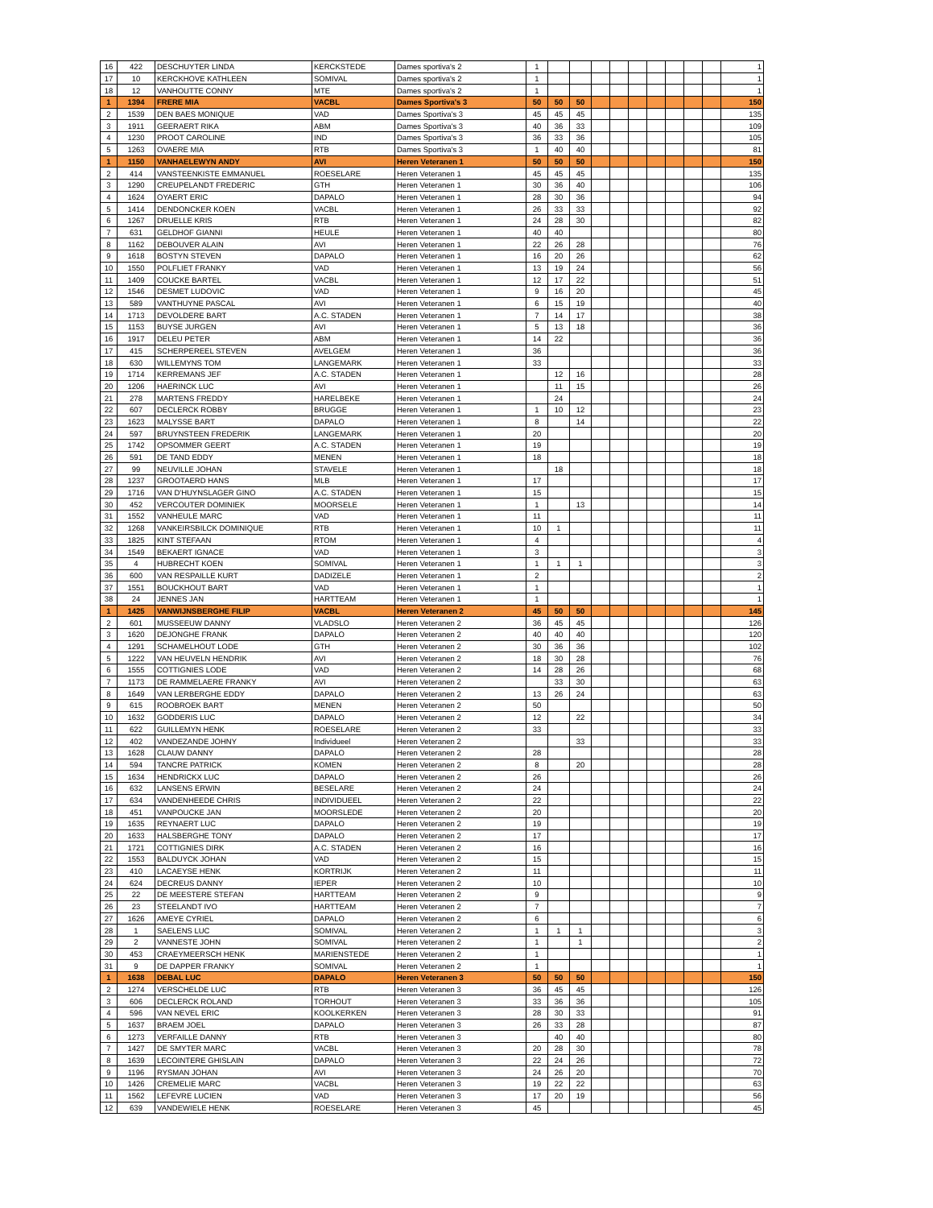| 16 | 422 | DESCHUYTER LINDA | KERCKSTEDE | Dames sportiva's 2 | 1 | | | | | | | | | | 1 |
| 17 | 10 | KERCKHOVE KATHLEEN | SOMIVAL | Dames sportiva's 2 | 1 | | | | | | | | | | 1 |
| 18 | 12 | VANHOUTTE CONNY | MTE | Dames sportiva's 2 | 1 | | | | | | | | | | 1 |
| 1 | 1394 | FRERE MIA | VACBL | Dames Sportiva's 3 | 50 | 50 | 50 | | | | | | | | 150 |
| 2 | 1539 | DEN BAES MONIQUE | VAD | Dames Sportiva's 3 | 45 | 45 | 45 | | | | | | | | 135 |
| 3 | 1911 | GEERAERT RIKA | ABM | Dames Sportiva's 3 | 40 | 36 | 33 | | | | | | | | 109 |
| 4 | 1230 | PROOT CAROLINE | IND | Dames Sportiva's 3 | 36 | 33 | 36 | | | | | | | | 105 |
| 5 | 1263 | OVAERE MIA | RTB | Dames Sportiva's 3 | 1 | 40 | 40 | | | | | | | | 81 |
| 1 | 1150 | VANHAELEWYN ANDY | AVI | Heren Veteranen 1 | 50 | 50 | 50 | | | | | | | | 150 |
| 2 | 414 | VANSTEENKISTE EMMANUEL | ROESELARE | Heren Veteranen 1 | 45 | 45 | 45 | | | | | | | | 135 |
| 3 | 1290 | CREUPELANDT FREDERIC | GTH | Heren Veteranen 1 | 30 | 36 | 40 | | | | | | | | 106 |
| 4 | 1624 | OYAERT ERIC | DAPALO | Heren Veteranen 1 | 28 | 30 | 36 | | | | | | | | 94 |
| 5 | 1414 | DENDONCKER KOEN | VACBL | Heren Veteranen 1 | 26 | 33 | 33 | | | | | | | | 92 |
| 6 | 1267 | DRUELLE KRIS | RTB | Heren Veteranen 1 | 24 | 28 | 30 | | | | | | | | 82 |
| 7 | 631 | GELDHOF GIANNI | HEULE | Heren Veteranen 1 | 40 | 40 | | | | | | | | | 80 |
| 8 | 1162 | DEBOUVER ALAIN | AVI | Heren Veteranen 1 | 22 | 26 | 28 | | | | | | | | 76 |
| 9 | 1618 | BOSTYN STEVEN | DAPALO | Heren Veteranen 1 | 16 | 20 | 26 | | | | | | | | 62 |
| 10 | 1550 | POLFLIET FRANKY | VAD | Heren Veteranen 1 | 13 | 19 | 24 | | | | | | | | 56 |
| 11 | 1409 | COUCKE BARTEL | VACBL | Heren Veteranen 1 | 12 | 17 | 22 | | | | | | | | 51 |
| 12 | 1546 | DESMET LUDOVIC | VAD | Heren Veteranen 1 | 9 | 16 | 20 | | | | | | | | 45 |
| 13 | 589 | VANTHUYNE PASCAL | AVI | Heren Veteranen 1 | 6 | 15 | 19 | | | | | | | | 40 |
| 14 | 1713 | DEVOLDERE BART | A.C. STADEN | Heren Veteranen 1 | 7 | 14 | 17 | | | | | | | | 38 |
| 15 | 1153 | BUYSE JURGEN | AVI | Heren Veteranen 1 | 5 | 13 | 18 | | | | | | | | 36 |
| 16 | 1917 | DELEU PETER | ABM | Heren Veteranen 1 | 14 | 22 | | | | | | | | | 36 |
| 17 | 415 | SCHERPEREEL STEVEN | AVELGEM | Heren Veteranen 1 | 36 | | | | | | | | | | 36 |
| 18 | 630 | WILLEMYNS TOM | LANGEMARK | Heren Veteranen 1 | 33 | | | | | | | | | | 33 |
| 19 | 1714 | KERREMANS JEF | A.C. STADEN | Heren Veteranen 1 | | 12 | 16 | | | | | | | | 28 |
| 20 | 1206 | HAERINCK LUC | AVI | Heren Veteranen 1 | | 11 | 15 | | | | | | | | 26 |
| 21 | 278 | MARTENS FREDDY | HARELBEKE | Heren Veteranen 1 | | 24 | | | | | | | | | 24 |
| 22 | 607 | DECLERCK ROBBY | BRUGGE | Heren Veteranen 1 | 1 | 10 | 12 | | | | | | | | 23 |
| 23 | 1623 | MALYSSE BART | DAPALO | Heren Veteranen 1 | 8 | | 14 | | | | | | | | 22 |
| 24 | 597 | BRUYNSTEEN FREDERIK | LANGEMARK | Heren Veteranen 1 | 20 | | | | | | | | | | 20 |
| 25 | 1742 | OPSOMMER GEERT | A.C. STADEN | Heren Veteranen 1 | 19 | | | | | | | | | | 19 |
| 26 | 591 | DE TAND EDDY | MENEN | Heren Veteranen 1 | 18 | | | | | | | | | | 18 |
| 27 | 99 | NEUVILLE JOHAN | STAVELE | Heren Veteranen 1 | | 18 | | | | | | | | | 18 |
| 28 | 1237 | GROOTAERD HANS | MLB | Heren Veteranen 1 | 17 | | | | | | | | | | 17 |
| 29 | 1716 | VAN D'HUYNSLAGER GINO | A.C. STADEN | Heren Veteranen 1 | 15 | | | | | | | | | | 15 |
| 30 | 452 | VERCOUTER DOMINIEK | MOORSELE | Heren Veteranen 1 | 1 | | 13 | | | | | | | | 14 |
| 31 | 1552 | VANHEULE MARC | VAD | Heren Veteranen 1 | 11 | | | | | | | | | | 11 |
| 32 | 1268 | VANKEIRSBILCK DOMINIQUE | RTB | Heren Veteranen 1 | 10 | 1 | | | | | | | | | 11 |
| 33 | 1825 | KINT STEFAAN | RTOM | Heren Veteranen 1 | 4 | | | | | | | | | | 4 |
| 34 | 1549 | BEKAERT IGNACE | VAD | Heren Veteranen 1 | 3 | | | | | | | | | | 3 |
| 35 | 4 | HUBRECHT KOEN | SOMIVAL | Heren Veteranen 1 | 1 | 1 | 1 | | | | | | | | 3 |
| 36 | 600 | VAN RESPAILLE KURT | DADIZELE | Heren Veteranen 1 | 2 | | | | | | | | | | 2 |
| 37 | 1551 | BOUCKHOUT BART | VAD | Heren Veteranen 1 | 1 | | | | | | | | | | 1 |
| 38 | 24 | JENNES JAN | HARTTEAM | Heren Veteranen 1 | 1 | | | | | | | | | | 1 |
| 1 | 1425 | VANWIJNSBERGHE FILIP | VACBL | Heren Veteranen 2 | 45 | 50 | 50 | | | | | | | | 145 |
| 2 | 601 | MUSSEEUW DANNY | VLADSLO | Heren Veteranen 2 | 36 | 45 | 45 | | | | | | | | 126 |
| 3 | 1620 | DEJONGHE FRANK | DAPALO | Heren Veteranen 2 | 40 | 40 | 40 | | | | | | | | 120 |
| 4 | 1291 | SCHAMELHOUT LODE | GTH | Heren Veteranen 2 | 30 | 36 | 36 | | | | | | | | 102 |
| 5 | 1222 | VAN HEUVELN HENDRIK | AVI | Heren Veteranen 2 | 18 | 30 | 28 | | | | | | | | 76 |
| 6 | 1555 | COTTIGNIES LODE | VAD | Heren Veteranen 2 | 14 | 28 | 26 | | | | | | | | 68 |
| 7 | 1173 | DE RAMMELAERE FRANKY | AVI | Heren Veteranen 2 | | 33 | 30 | | | | | | | | 63 |
| 8 | 1649 | VAN LERBERGHE EDDY | DAPALO | Heren Veteranen 2 | 13 | 26 | 24 | | | | | | | | 63 |
| 9 | 615 | ROOBROEK BART | MENEN | Heren Veteranen 2 | 50 | | | | | | | | | | 50 |
| 10 | 1632 | GODDERIS LUC | DAPALO | Heren Veteranen 2 | 12 | | 22 | | | | | | | | 34 |
| 11 | 622 | GUILLEMYN HENK | ROESELARE | Heren Veteranen 2 | 33 | | | | | | | | | | 33 |
| 12 | 402 | VANDEZANDE JOHNY | Individueel | Heren Veteranen 2 | | | 33 | | | | | | | | 33 |
| 13 | 1628 | CLAUW DANNY | DAPALO | Heren Veteranen 2 | 28 | | | | | | | | | | 28 |
| 14 | 594 | TANCRE PATRICK | KOMEN | Heren Veteranen 2 | 8 | | 20 | | | | | | | | 28 |
| 15 | 1634 | HENDRICKX LUC | DAPALO | Heren Veteranen 2 | 26 | | | | | | | | | | 26 |
| 16 | 632 | LANSENS ERWIN | BESELARE | Heren Veteranen 2 | 24 | | | | | | | | | | 24 |
| 17 | 634 | VANDENHEEDE CHRIS | INDIVIDUEEL | Heren Veteranen 2 | 22 | | | | | | | | | | 22 |
| 18 | 451 | VANPOUCKE JAN | MOORSLEDE | Heren Veteranen 2 | 20 | | | | | | | | | | 20 |
| 19 | 1635 | REYNAERT LUC | DAPALO | Heren Veteranen 2 | 19 | | | | | | | | | | 19 |
| 20 | 1633 | HALSBERGHE TONY | DAPALO | Heren Veteranen 2 | 17 | | | | | | | | | | 17 |
| 21 | 1721 | COTTIGNIES DIRK | A.C. STADEN | Heren Veteranen 2 | 16 | | | | | | | | | | 16 |
| 22 | 1553 | BALDUYCK JOHAN | VAD | Heren Veteranen 2 | 15 | | | | | | | | | | 15 |
| 23 | 410 | LACAEYSE HENK | KORTRIJK | Heren Veteranen 2 | 11 | | | | | | | | | | 11 |
| 24 | 624 | DECREUS DANNY | IEPER | Heren Veteranen 2 | 10 | | | | | | | | | | 10 |
| 25 | 22 | DE MEESTERE STEFAN | HARTTEAM | Heren Veteranen 2 | 9 | | | | | | | | | | 9 |
| 26 | 23 | STEELANDT IVO | HARTTEAM | Heren Veteranen 2 | 7 | | | | | | | | | | 7 |
| 27 | 1626 | AMEYE CYRIEL | DAPALO | Heren Veteranen 2 | 6 | | | | | | | | | | 6 |
| 28 | 1 | SAELENS LUC | SOMIVAL | Heren Veteranen 2 | 1 | 1 | 1 | | | | | | | | 3 |
| 29 | 2 | VANNESTE JOHN | SOMIVAL | Heren Veteranen 2 | 1 | | 1 | | | | | | | | 2 |
| 30 | 453 | CRAEYMEERSCH HENK | MARIENSTEDE | Heren Veteranen 2 | 1 | | | | | | | | | | 1 |
| 31 | 9 | DE DAPPER FRANKY | SOMIVAL | Heren Veteranen 2 | 1 | | | | | | | | | | 1 |
| 1 | 1638 | DEBAL LUC | DAPALO | Heren Veteranen 3 | 50 | 50 | 50 | | | | | | | | 150 |
| 2 | 1274 | VERSCHELDE LUC | RTB | Heren Veteranen 3 | 36 | 45 | 45 | | | | | | | | 126 |
| 3 | 606 | DECLERCK ROLAND | TORHOUT | Heren Veteranen 3 | 33 | 36 | 36 | | | | | | | | 105 |
| 4 | 596 | VAN NEVEL ERIC | KOOLKERKEN | Heren Veteranen 3 | 28 | 30 | 33 | | | | | | | | 91 |
| 5 | 1637 | BRAEM JOEL | DAPALO | Heren Veteranen 3 | 26 | 33 | 28 | | | | | | | | 87 |
| 6 | 1273 | VERFAILLE DANNY | RTB | Heren Veteranen 3 | | 40 | 40 | | | | | | | | 80 |
| 7 | 1427 | DE SMYTER MARC | VACBL | Heren Veteranen 3 | 20 | 28 | 30 | | | | | | | | 78 |
| 8 | 1639 | LECOINTERE GHISLAIN | DAPALO | Heren Veteranen 3 | 22 | 24 | 26 | | | | | | | | 72 |
| 9 | 1196 | RYSMAN JOHAN | AVI | Heren Veteranen 3 | 24 | 26 | 20 | | | | | | | | 70 |
| 10 | 1426 | CREMELIE MARC | VACBL | Heren Veteranen 3 | 19 | 22 | 22 | | | | | | | | 63 |
| 11 | 1562 | LEFEVRE LUCIEN | VAD | Heren Veteranen 3 | 17 | 20 | 19 | | | | | | | | 56 |
| 12 | 639 | VANDEWIELE HENK | ROESELARE | Heren Veteranen 3 | 45 | | | | | | | | | | 45 |